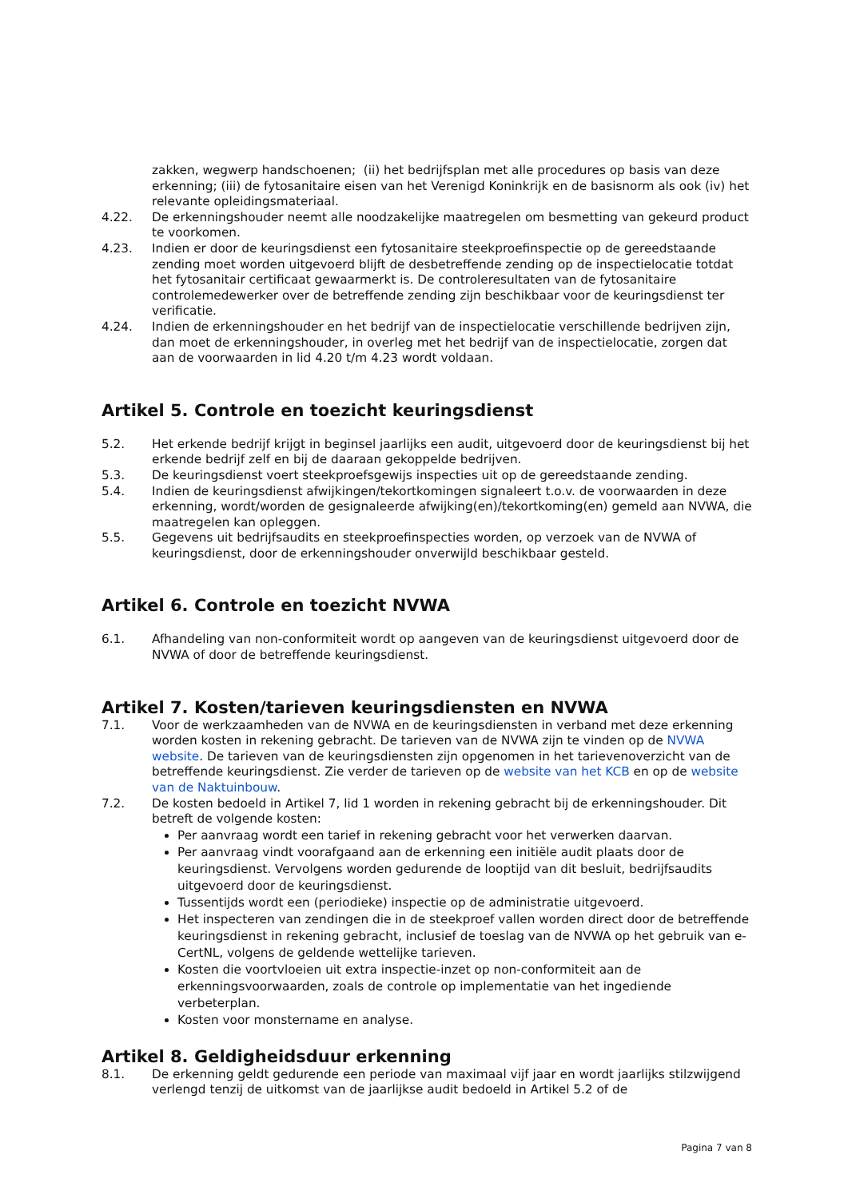zakken, wegwerp handschoenen; (ii) het bedrijfsplan met alle procedures op basis van deze erkenning; (iii) de fytosanitaire eisen van het Verenigd Koninkrijk en de basisnorm als ook (iv) het relevante opleidingsmateriaal.
4.22. De erkenningshouder neemt alle noodzakelijke maatregelen om besmetting van gekeurd product te voorkomen.
4.23. Indien er door de keuringsdienst een fytosanitaire steekproefinspectie op de gereedstaande zending moet worden uitgevoerd blijft de desbetreffende zending op de inspectielocatie totdat het fytosanitair certificaat gewaarmerkt is. De controleresultaten van de fytosanitaire controlemedewerker over de betreffende zending zijn beschikbaar voor de keuringsdienst ter verificatie.
4.24. Indien de erkenningshouder en het bedrijf van de inspectielocatie verschillende bedrijven zijn, dan moet de erkenningshouder, in overleg met het bedrijf van de inspectielocatie, zorgen dat aan de voorwaarden in lid 4.20 t/m 4.23 wordt voldaan.
Artikel 5. Controle en toezicht keuringsdienst
5.2. Het erkende bedrijf krijgt in beginsel jaarlijks een audit, uitgevoerd door de keuringsdienst bij het erkende bedrijf zelf en bij de daaraan gekoppelde bedrijven.
5.3. De keuringsdienst voert steekproefsgewijs inspecties uit op de gereedstaande zending.
5.4. Indien de keuringsdienst afwijkingen/tekortkomingen signaleert t.o.v. de voorwaarden in deze erkenning, wordt/worden de gesignaleerde afwijking(en)/tekortkoming(en) gemeld aan NVWA, die maatregelen kan opleggen.
5.5. Gegevens uit bedrijfsaudits en steekproefinspecties worden, op verzoek van de NVWA of keuringsdienst, door de erkenningshouder onverwijld beschikbaar gesteld.
Artikel 6. Controle en toezicht NVWA
6.1. Afhandeling van non-conformiteit wordt op aangeven van de keuringsdienst uitgevoerd door de NVWA of door de betreffende keuringsdienst.
Artikel 7. Kosten/tarieven keuringsdiensten en NVWA
7.1. Voor de werkzaamheden van de NVWA en de keuringsdiensten in verband met deze erkenning worden kosten in rekening gebracht. De tarieven van de NVWA zijn te vinden op de NVWA website. De tarieven van de keuringsdiensten zijn opgenomen in het tarievenoverzicht van de betreffende keuringsdienst. Zie verder de tarieven op de website van het KCB en op de website van de Naktuinbouw.
7.2. De kosten bedoeld in Artikel 7, lid 1 worden in rekening gebracht bij de erkenningshouder. Dit betreft de volgende kosten:
Per aanvraag wordt een tarief in rekening gebracht voor het verwerken daarvan.
Per aanvraag vindt voorafgaand aan de erkenning een initiële audit plaats door de keuringsdienst. Vervolgens worden gedurende de looptijd van dit besluit, bedrijfsaudits uitgevoerd door de keuringsdienst.
Tussentijds wordt een (periodieke) inspectie op de administratie uitgevoerd.
Het inspecteren van zendingen die in de steekproef vallen worden direct door de betreffende keuringsdienst in rekening gebracht, inclusief de toeslag van de NVWA op het gebruik van e-CertNL, volgens de geldende wettelijke tarieven.
Kosten die voortvloeien uit extra inspectie-inzet op non-conformiteit aan de erkenningsvoorwaarden, zoals de controle op implementatie van het ingediende verbeterplan.
Kosten voor monstername en analyse.
Artikel 8. Geldigheidsduur erkenning
8.1. De erkenning geldt gedurende een periode van maximaal vijf jaar en wordt jaarlijks stilzwijgend verlengd tenzij de uitkomst van de jaarlijkse audit bedoeld in Artikel 5.2 of de
Pagina 7 van 8